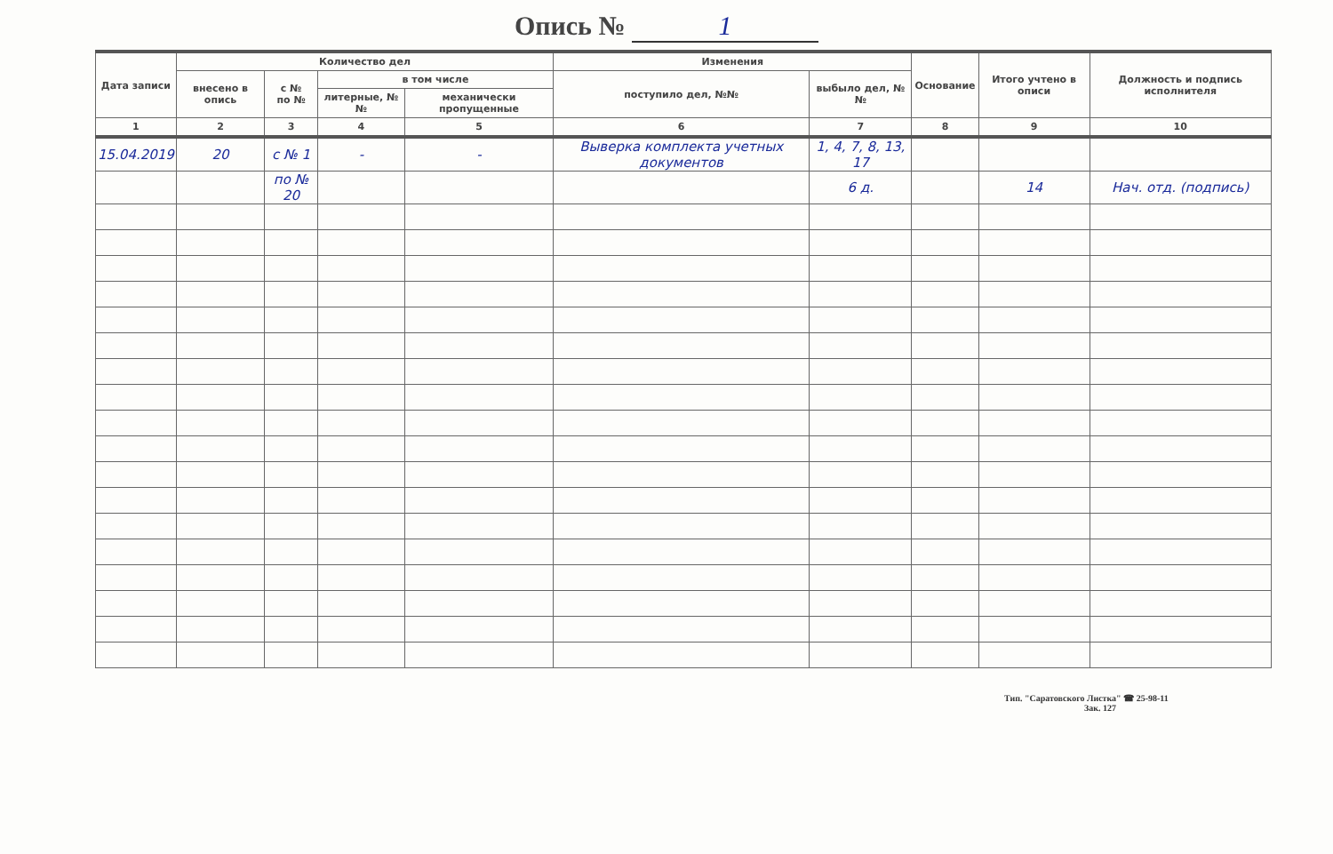Опись № 1
| Дата записи | Количество дел | | | | Изменения | | Основание | Итого учтено в описи | Должность и подпись исполнителя |
| --- | --- | --- | --- | --- | --- | --- | --- | --- | --- |
| | внесено в опись | с № по № | в том числе | | поступило дел, №№ | выбыло дел, №№ | | | |
| | | | литерные, №№ | механически пропущенные | | | | | |
| 1 | 2 | 3 | 4 | 5 | 6 | 7 | 8 | 9 | 10 |
| 15.04.2019 | 20 | с № 1 | - | - | Выверка комплекта учетных документов | 1, 4, 7, 8, 13, 17 | | | |
| | | по № 20 | | | | 6 д. | | 14 | Нач. отд. (подпись) |
Тип. "Саратовского Листка" ☎ 25-98-11
Зак. 127